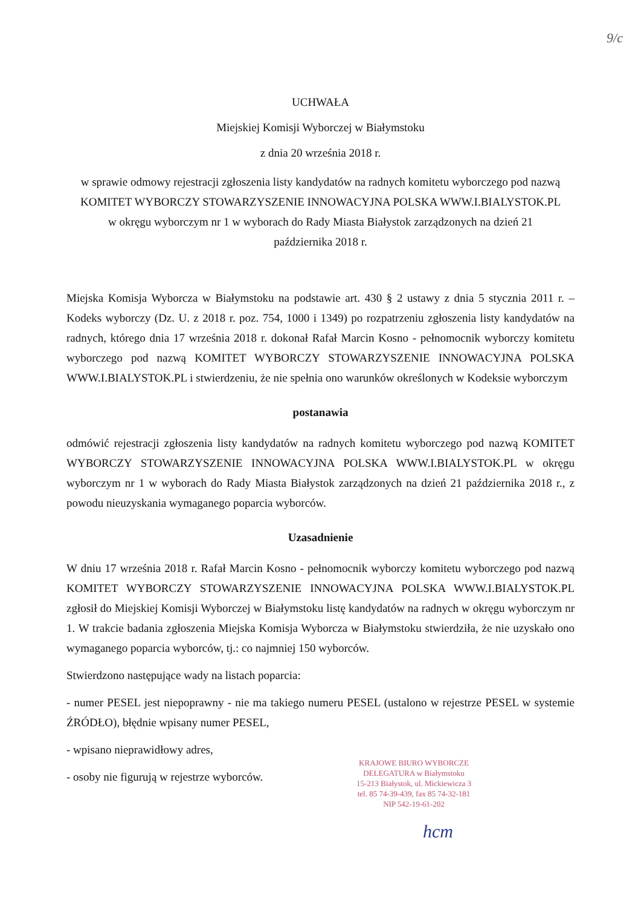9/c
UCHWAŁA
Miejskiej Komisji Wyborczej w Białymstoku
z dnia 20 września 2018 r.
w sprawie odmowy rejestracji zgłoszenia listy kandydatów na radnych komitetu wyborczego pod nazwą KOMITET WYBORCZY STOWARZYSZENIE INNOWACYJNA POLSKA WWW.I.BIALYSTOK.PL w okręgu wyborczym nr 1 w wyborach do Rady Miasta Białystok zarządzonych na dzień 21 października 2018 r.
Miejska Komisja Wyborcza w Białymstoku na podstawie art. 430 § 2 ustawy z dnia 5 stycznia 2011 r. – Kodeks wyborczy (Dz. U. z 2018 r. poz. 754, 1000 i 1349) po rozpatrzeniu zgłoszenia listy kandydatów na radnych, którego dnia 17 września 2018 r. dokonał Rafał Marcin Kosno - pełnomocnik wyborczy komitetu wyborczego pod nazwą KOMITET WYBORCZY STOWARZYSZENIE INNOWACYJNA POLSKA WWW.I.BIALYSTOK.PL i stwierdzeniu, że nie spełnia ono warunków określonych w Kodeksie wyborczym
postanawia
odmówić rejestracji zgłoszenia listy kandydatów na radnych komitetu wyborczego pod nazwą KOMITET WYBORCZY STOWARZYSZENIE INNOWACYJNA POLSKA WWW.I.BIALYSTOK.PL w okręgu wyborczym nr 1 w wyborach do Rady Miasta Białystok zarządzonych na dzień 21 października 2018 r., z powodu nieuzyskania wymaganego poparcia wyborców.
Uzasadnienie
W dniu 17 września 2018 r. Rafał Marcin Kosno - pełnomocnik wyborczy komitetu wyborczego pod nazwą KOMITET WYBORCZY STOWARZYSZENIE INNOWACYJNA POLSKA WWW.I.BIALYSTOK.PL zgłosił do Miejskiej Komisji Wyborczej w Białymstoku listę kandydatów na radnych w okręgu wyborczym nr 1. W trakcie badania zgłoszenia Miejska Komisja Wyborcza w Białymstoku stwierdziła, że nie uzyskało ono wymaganego poparcia wyborców, tj.: co najmniej 150 wyborców.
Stwierdzono następujące wady na listach poparcia:
- numer PESEL jest niepoprawny - nie ma takiego numeru PESEL (ustalono w rejestrze PESEL w systemie ŹRÓDŁO), błędnie wpisany numer PESEL,
- wpisano nieprawidłowy adres,
- osoby nie figurują w rejestrze wyborców.
KRAJOWE BIURO WYBORCZE
DELEGATURA w Białymstoku
15-213 Białystok, ul. Mickiewicza 3
tel. 85 74-39-439, fax 85 74-32-181
NIP 542-19-61-202
hcm